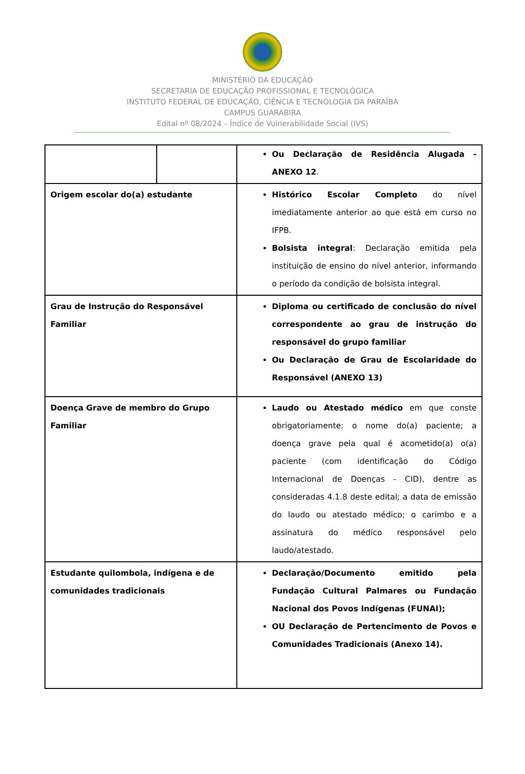MINISTÉRIO DA EDUCAÇÃO
SECRETARIA DE EDUCAÇÃO PROFISSIONAL E TECNOLÓGICA
INSTITUTO FEDERAL DE EDUCAÇÃO, CIÊNCIA E TECNOLOGIA DA PARAÍBA
CAMPUS GUARABIRA
Edital nº 08/2024 – Índice de Vulnerabilidade Social (IVS)
| | | Ou Declaração de Residência Alugada - ANEXO 12 . |
| Origem escolar do(a) estudante | | Histórico Escolar Completo do nível imediatamente anterior ao que está em curso no IFPB. Bolsista integral : Declaração emitida pela instituição de ensino do nível anterior, informando o período da condição de bolsista integral. |
| Grau de Instrução do Responsável Familiar | | Diploma ou certificado de conclusão do nível correspondente ao grau de instrução do responsável do grupo familiar Ou Declaração de Grau de Escolaridade do Responsável (ANEXO 13) |
| Doença Grave de membro do Grupo Familiar | | Laudo ou Atestado médico em que conste obrigatoriamente: o nome do(a) paciente; a doença grave pela qual é acometido(a) o(a) paciente (com identificação do Código Internacional de Doenças - CID), dentre as consideradas 4.1.8 deste edital; a data de emissão do laudo ou atestado médico; o carimbo e a assinatura do médico responsável pelo laudo/atestado. |
| Estudante quilombola, indígena e de comunidades tradicionais | | Declaração/Documento emitido pela Fundação Cultural Palmares ou Fundação Nacional dos Povos Indígenas (FUNAI); OU Declaração de Pertencimento de Povos e Comunidades Tradicionais (Anexo 14). |